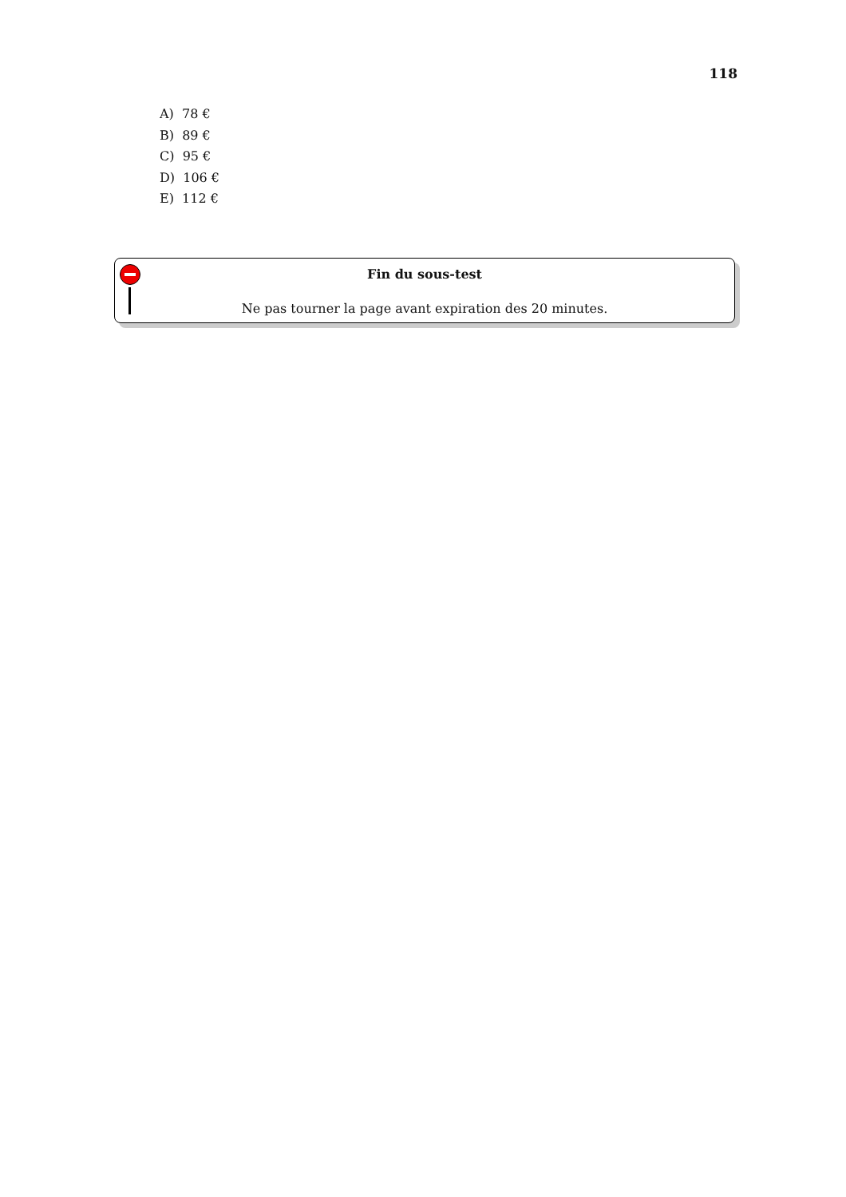118
A) 78 €
B) 89 €
C) 95 €
D) 106 €
E) 112 €
Fin du sous-test
Ne pas tourner la page avant expiration des 20 minutes.